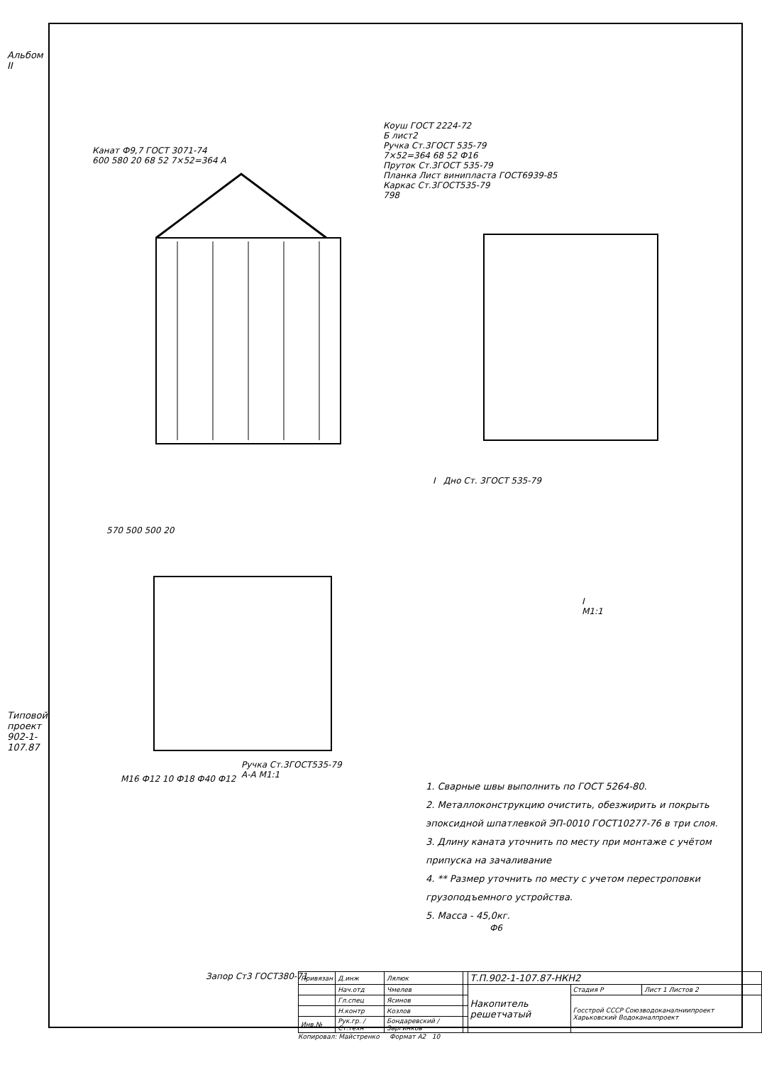Альбом II
Типовой проект 902-1-107.87
Канат Ф9,7 ГОСТ 3071-74
600 580 20 68 52 7×52=364 А
Коуш ГОСТ 2224-72
Б лист2
Ручка Ст.3ГОСТ 535-79
7×52=364 68 52 Ф16
Пруток Ст.3ГОСТ 535-79
Планка Лист винипласта ГОСТ6939-85
Каркас Ст.3ГОСТ535-79
798
I Дно Ст. 3ГОСТ 535-79
I
М1:1
570 500 500 20
Ручка Ст.3ГОСТ535-79
А-А М1:1
М16 Ф12 10 Ф18 Ф40 Ф12
Ф6
1. Сварные швы выполнить по ГОСТ 5264-80.
2. Металлоконструкцию очистить, обезжирить и покрыть эпоксидной шпатлевкой ЭП-0010 ГОСТ10277-76 в три слоя.
3. Длину каната уточнить по месту при монтаже с учётом припуска на зачаливание
4. ** Размер уточнить по месту с учетом перестроповки грузоподъемного устройства.
5. Масса - 45,0кг.
Запор Ст3 ГОСТ380-71
| Привязан | Д.инж | Лялюк | | Т.П.902-1-107.87-НКН2 | | |
| | Нач.отд | Чмелев | | Накопитель решетчатый | Стадия Р | Лист 1 Листов 2 |
| | Гл.спец | Ясинов | | | Госстрой СССР Союзводоканалниипроект Харьковский Водоканалпроект | |
| | Н.контр | Козлов | | | | |
| Инв.№ | Рук.гр. / Ст.техн | Бондаревский / Заргинков | | | | |
Копировал: Майстренко Формат А2 10